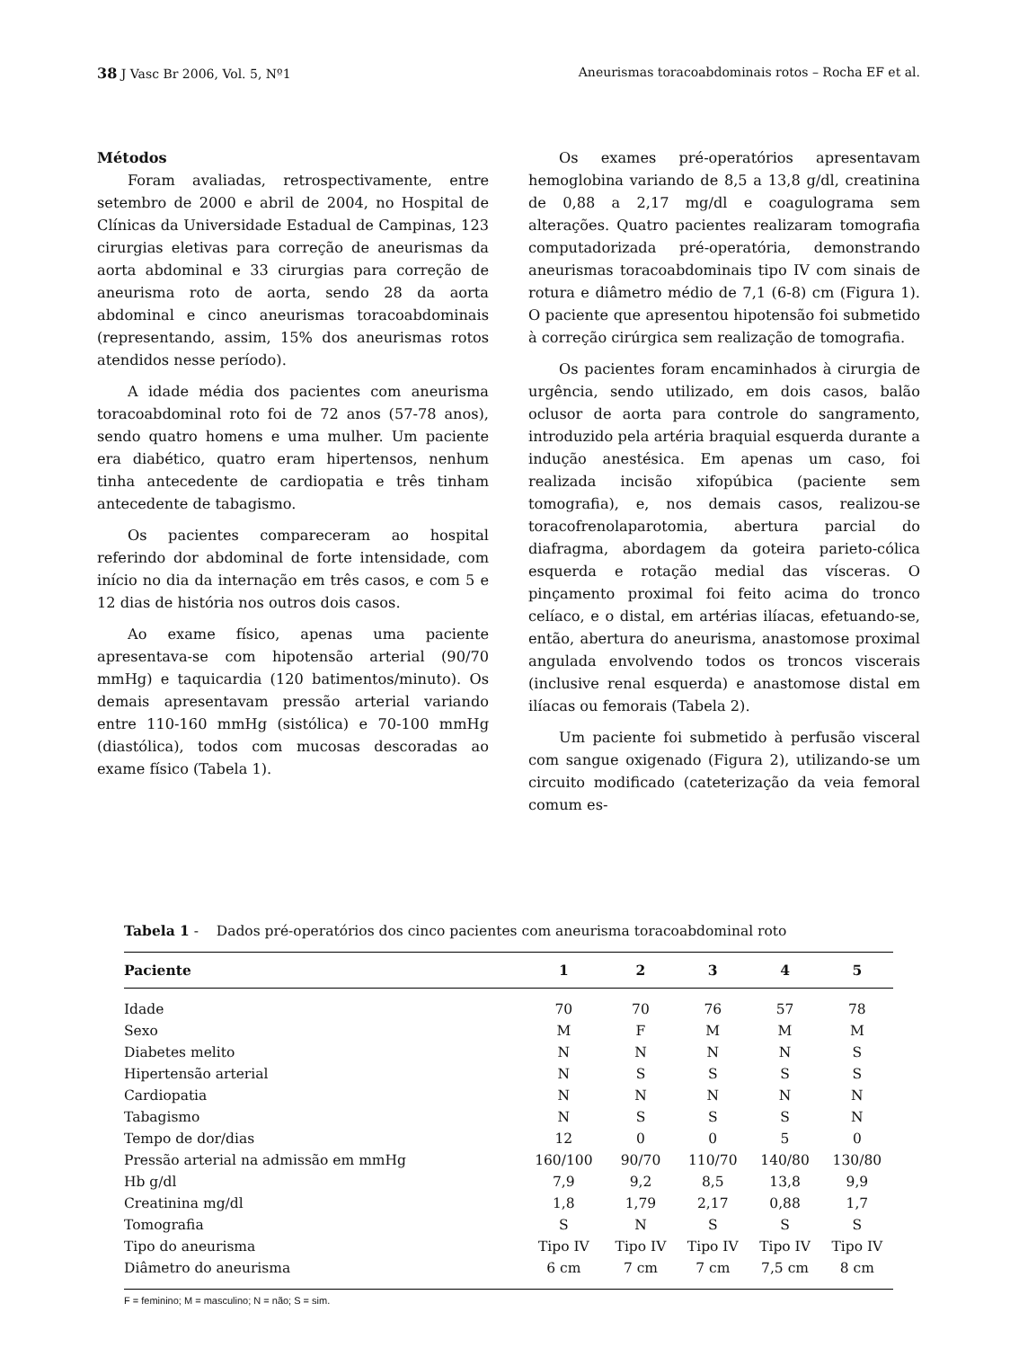38 J Vasc Br 2006, Vol. 5, Nº1 Aneurismas toracoabdominais rotos – Rocha EF et al.
Métodos
Foram avaliadas, retrospectivamente, entre setembro de 2000 e abril de 2004, no Hospital de Clínicas da Universidade Estadual de Campinas, 123 cirurgias eletivas para correção de aneurismas da aorta abdominal e 33 cirurgias para correção de aneurisma roto de aorta, sendo 28 da aorta abdominal e cinco aneurismas toracoabdominais (representando, assim, 15% dos aneurismas rotos atendidos nesse período).
A idade média dos pacientes com aneurisma toracoabdominal roto foi de 72 anos (57-78 anos), sendo quatro homens e uma mulher. Um paciente era diabético, quatro eram hipertensos, nenhum tinha antecedente de cardiopatia e três tinham antecedente de tabagismo.
Os pacientes compareceram ao hospital referindo dor abdominal de forte intensidade, com início no dia da internação em três casos, e com 5 e 12 dias de história nos outros dois casos.
Ao exame físico, apenas uma paciente apresentava-se com hipotensão arterial (90/70 mmHg) e taquicardia (120 batimentos/minuto). Os demais apresentavam pressão arterial variando entre 110-160 mmHg (sistólica) e 70-100 mmHg (diastólica), todos com mucosas descoradas ao exame físico (Tabela 1).
Os exames pré-operatórios apresentavam hemoglobina variando de 8,5 a 13,8 g/dl, creatinina de 0,88 a 2,17 mg/dl e coagulograma sem alterações. Quatro pacientes realizaram tomografia computadorizada pré-operatória, demonstrando aneurismas toracoabdominais tipo IV com sinais de rotura e diâmetro médio de 7,1 (6-8) cm (Figura 1). O paciente que apresentou hipotensão foi submetido à correção cirúrgica sem realização de tomografia.
Os pacientes foram encaminhados à cirurgia de urgência, sendo utilizado, em dois casos, balão oclusor de aorta para controle do sangramento, introduzido pela artéria braquial esquerda durante a indução anestésica. Em apenas um caso, foi realizada incisão xifopúbica (paciente sem tomografia), e, nos demais casos, realizou-se toracofrenolaparotomia, abertura parcial do diafragma, abordagem da goteira parieto-cólica esquerda e rotação medial das vísceras. O pinçamento proximal foi feito acima do tronco celíaco, e o distal, em artérias ilíacas, efetuando-se, então, abertura do aneurisma, anastomose proximal angulada envolvendo todos os troncos viscerais (inclusive renal esquerda) e anastomose distal em ilíacas ou femorais (Tabela 2).
Um paciente foi submetido à perfusão visceral com sangue oxigenado (Figura 2), utilizando-se um circuito modificado (cateterização da veia femoral comum es-
Tabela 1 - Dados pré-operatórios dos cinco pacientes com aneurisma toracoabdominal roto
| Paciente | 1 | 2 | 3 | 4 | 5 |
| --- | --- | --- | --- | --- | --- |
| Idade | 70 | 70 | 76 | 57 | 78 |
| Sexo | M | F | M | M | M |
| Diabetes melito | N | N | N | N | S |
| Hipertensão arterial | N | S | S | S | S |
| Cardiopatia | N | N | N | N | N |
| Tabagismo | N | S | S | S | N |
| Tempo de dor/dias | 12 | 0 | 0 | 5 | 0 |
| Pressão arterial na admissão em mmHg | 160/100 | 90/70 | 110/70 | 140/80 | 130/80 |
| Hb g/dl | 7,9 | 9,2 | 8,5 | 13,8 | 9,9 |
| Creatinina mg/dl | 1,8 | 1,79 | 2,17 | 0,88 | 1,7 |
| Tomografia | S | N | S | S | S |
| Tipo do aneurisma | Tipo IV | Tipo IV | Tipo IV | Tipo IV | Tipo IV |
| Diâmetro do aneurisma | 6 cm | 7 cm | 7 cm | 7,5 cm | 8 cm |
F = feminino; M = masculino; N = não; S = sim.